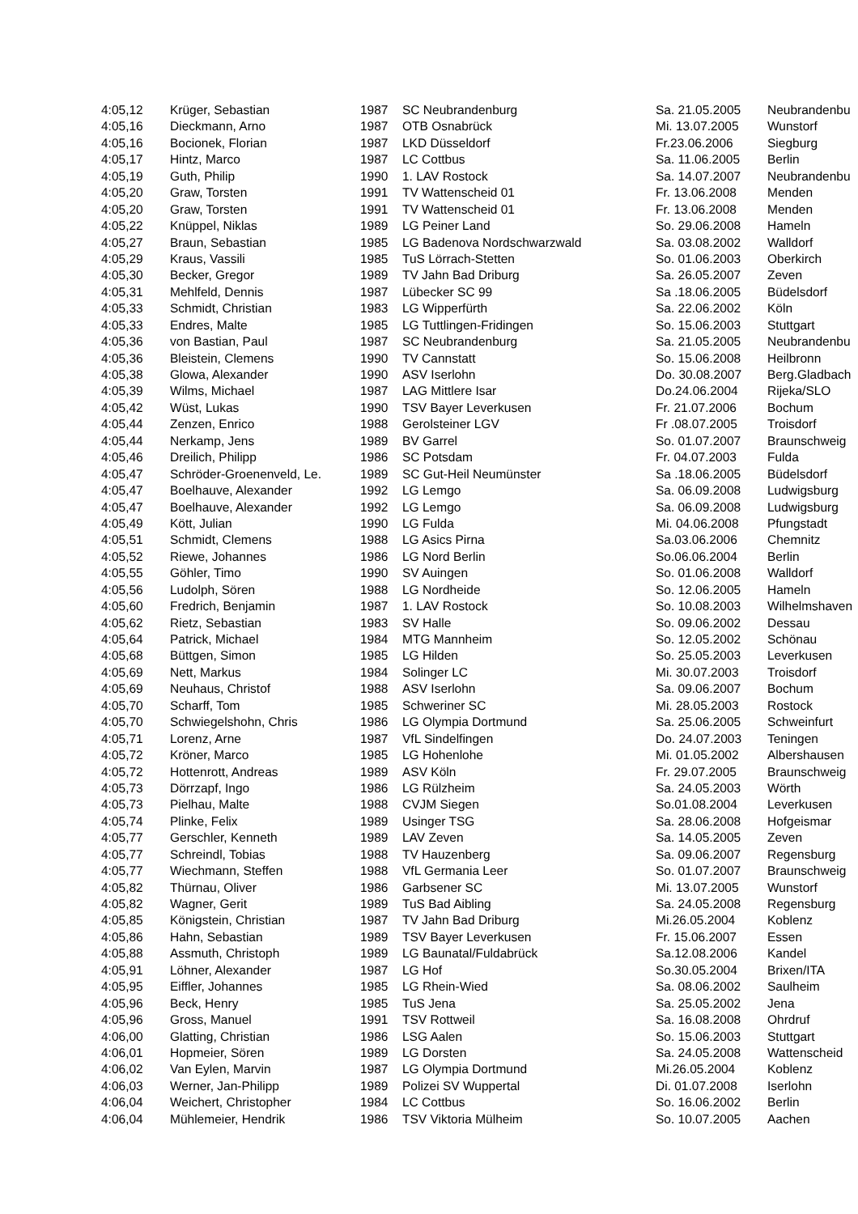| 4:05,12 | Krüger, Sebastian | 1987 | SC Neubrandenburg | Sa. 21.05.2005 | Neubrandenbu |
| 4:05,16 | Dieckmann, Arno | 1987 | OTB Osnabrück | Mi. 13.07.2005 | Wunstorf |
| 4:05,16 | Bocionek, Florian | 1987 | LKD Düsseldorf | Fr.23.06.2006 | Siegburg |
| 4:05,17 | Hintz, Marco | 1987 | LC Cottbus | Sa. 11.06.2005 | Berlin |
| 4:05,19 | Guth, Philip | 1990 | 1. LAV Rostock | Sa. 14.07.2007 | Neubrandenbu |
| 4:05,20 | Graw, Torsten | 1991 | TV Wattenscheid 01 | Fr. 13.06.2008 | Menden |
| 4:05,20 | Graw, Torsten | 1991 | TV Wattenscheid 01 | Fr. 13.06.2008 | Menden |
| 4:05,22 | Knüppel, Niklas | 1989 | LG Peiner Land | So. 29.06.2008 | Hameln |
| 4:05,27 | Braun, Sebastian | 1985 | LG Badenova Nordschwarzwald | Sa. 03.08.2002 | Walldorf |
| 4:05,29 | Kraus, Vassili | 1985 | TuS Lörrach-Stetten | So. 01.06.2003 | Oberkirch |
| 4:05,30 | Becker, Gregor | 1989 | TV Jahn Bad Driburg | Sa. 26.05.2007 | Zeven |
| 4:05,31 | Mehlfeld, Dennis | 1987 | Lübecker SC 99 | Sa .18.06.2005 | Büdelsdorf |
| 4:05,33 | Schmidt, Christian | 1983 | LG Wipperfürth | Sa. 22.06.2002 | Köln |
| 4:05,33 | Endres, Malte | 1985 | LG Tuttlingen-Fridingen | So. 15.06.2003 | Stuttgart |
| 4:05,36 | von Bastian, Paul | 1987 | SC Neubrandenburg | Sa. 21.05.2005 | Neubrandenbu |
| 4:05,36 | Bleistein, Clemens | 1990 | TV Cannstatt | So. 15.06.2008 | Heilbronn |
| 4:05,38 | Glowa, Alexander | 1990 | ASV Iserlohn | Do. 30.08.2007 | Berg.Gladbach |
| 4:05,39 | Wilms, Michael | 1987 | LAG Mittlere Isar | Do.24.06.2004 | Rijeka/SLO |
| 4:05,42 | Wüst, Lukas | 1990 | TSV Bayer Leverkusen | Fr. 21.07.2006 | Bochum |
| 4:05,44 | Zenzen, Enrico | 1988 | Gerolsteiner LGV | Fr .08.07.2005 | Troisdorf |
| 4:05,44 | Nerkamp, Jens | 1989 | BV Garrel | So. 01.07.2007 | Braunschweig |
| 4:05,46 | Dreilich, Philipp | 1986 | SC Potsdam | Fr. 04.07.2003 | Fulda |
| 4:05,47 | Schröder-Groenenveld, Le. | 1989 | SC Gut-Heil Neumünster | Sa .18.06.2005 | Büdelsdorf |
| 4:05,47 | Boelhauve, Alexander | 1992 | LG Lemgo | Sa. 06.09.2008 | Ludwigsburg |
| 4:05,47 | Boelhauve, Alexander | 1992 | LG Lemgo | Sa. 06.09.2008 | Ludwigsburg |
| 4:05,49 | Kött, Julian | 1990 | LG Fulda | Mi. 04.06.2008 | Pfungstadt |
| 4:05,51 | Schmidt, Clemens | 1988 | LG Asics Pirna | Sa.03.06.2006 | Chemnitz |
| 4:05,52 | Riewe, Johannes | 1986 | LG Nord Berlin | So.06.06.2004 | Berlin |
| 4:05,55 | Göhler, Timo | 1990 | SV Auingen | So. 01.06.2008 | Walldorf |
| 4:05,56 | Ludolph, Sören | 1988 | LG Nordheide | So. 12.06.2005 | Hameln |
| 4:05,60 | Fredrich, Benjamin | 1987 | 1. LAV Rostock | So. 10.08.2003 | Wilhelmshaven |
| 4:05,62 | Rietz, Sebastian | 1983 | SV Halle | So. 09.06.2002 | Dessau |
| 4:05,64 | Patrick, Michael | 1984 | MTG Mannheim | So. 12.05.2002 | Schönau |
| 4:05,68 | Büttgen, Simon | 1985 | LG Hilden | So. 25.05.2003 | Leverkusen |
| 4:05,69 | Nett, Markus | 1984 | Solinger LC | Mi. 30.07.2003 | Troisdorf |
| 4:05,69 | Neuhaus, Christof | 1988 | ASV Iserlohn | Sa. 09.06.2007 | Bochum |
| 4:05,70 | Scharff, Tom | 1985 | Schweriner SC | Mi. 28.05.2003 | Rostock |
| 4:05,70 | Schwiegelshohn, Chris | 1986 | LG Olympia Dortmund | Sa. 25.06.2005 | Schweinfurt |
| 4:05,71 | Lorenz, Arne | 1987 | VfL Sindelfingen | Do. 24.07.2003 | Teningen |
| 4:05,72 | Kröner, Marco | 1985 | LG Hohenlohe | Mi. 01.05.2002 | Albershausen |
| 4:05,72 | Hottenrott, Andreas | 1989 | ASV Köln | Fr. 29.07.2005 | Braunschweig |
| 4:05,73 | Dörrzapf, Ingo | 1986 | LG Rülzheim | Sa. 24.05.2003 | Wörth |
| 4:05,73 | Pielhau, Malte | 1988 | CVJM Siegen | So.01.08.2004 | Leverkusen |
| 4:05,74 | Plinke, Felix | 1989 | Usinger TSG | Sa. 28.06.2008 | Hofgeismar |
| 4:05,77 | Gerschler, Kenneth | 1989 | LAV Zeven | Sa. 14.05.2005 | Zeven |
| 4:05,77 | Schreindl, Tobias | 1988 | TV Hauzenberg | Sa. 09.06.2007 | Regensburg |
| 4:05,77 | Wiechmann, Steffen | 1988 | VfL Germania Leer | So. 01.07.2007 | Braunschweig |
| 4:05,82 | Thürnau, Oliver | 1986 | Garbsener SC | Mi. 13.07.2005 | Wunstorf |
| 4:05,82 | Wagner, Gerit | 1989 | TuS Bad Aibling | Sa. 24.05.2008 | Regensburg |
| 4:05,85 | Königstein, Christian | 1987 | TV Jahn Bad Driburg | Mi.26.05.2004 | Koblenz |
| 4:05,86 | Hahn, Sebastian | 1989 | TSV Bayer Leverkusen | Fr. 15.06.2007 | Essen |
| 4:05,88 | Assmuth, Christoph | 1989 | LG Baunatal/Fuldabrück | Sa.12.08.2006 | Kandel |
| 4:05,91 | Löhner, Alexander | 1987 | LG Hof | So.30.05.2004 | Brixen/ITA |
| 4:05,95 | Eiffler, Johannes | 1985 | LG Rhein-Wied | Sa. 08.06.2002 | Saulheim |
| 4:05,96 | Beck, Henry | 1985 | TuS Jena | Sa. 25.05.2002 | Jena |
| 4:05,96 | Gross, Manuel | 1991 | TSV Rottweil | Sa. 16.08.2008 | Ohrdruf |
| 4:06,00 | Glatting, Christian | 1986 | LSG Aalen | So. 15.06.2003 | Stuttgart |
| 4:06,01 | Hopmeier, Sören | 1989 | LG Dorsten | Sa. 24.05.2008 | Wattenscheid |
| 4:06,02 | Van Eylen, Marvin | 1987 | LG Olympia Dortmund | Mi.26.05.2004 | Koblenz |
| 4:06,03 | Werner, Jan-Philipp | 1989 | Polizei SV Wuppertal | Di. 01.07.2008 | Iserlohn |
| 4:06,04 | Weichert, Christopher | 1984 | LC Cottbus | So. 16.06.2002 | Berlin |
| 4:06,04 | Mühlemeier, Hendrik | 1986 | TSV Viktoria Mülheim | So. 10.07.2005 | Aachen |